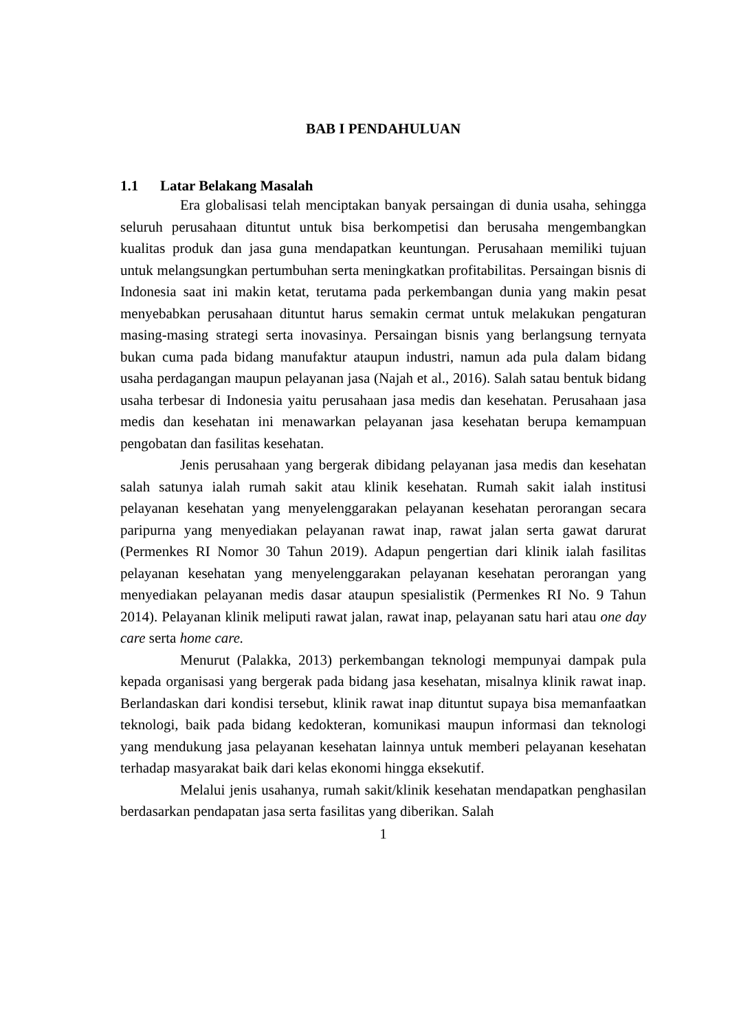BAB I PENDAHULUAN
1.1 Latar Belakang Masalah
Era globalisasi telah menciptakan banyak persaingan di dunia usaha, sehingga seluruh perusahaan dituntut untuk bisa berkompetisi dan berusaha mengembangkan kualitas produk dan jasa guna mendapatkan keuntungan. Perusahaan memiliki tujuan untuk melangsungkan pertumbuhan serta meningkatkan profitabilitas. Persaingan bisnis di Indonesia saat ini makin ketat, terutama pada perkembangan dunia yang makin pesat menyebabkan perusahaan dituntut harus semakin cermat untuk melakukan pengaturan masing-masing strategi serta inovasinya. Persaingan bisnis yang berlangsung ternyata bukan cuma pada bidang manufaktur ataupun industri, namun ada pula dalam bidang usaha perdagangan maupun pelayanan jasa (Najah et al., 2016). Salah satau bentuk bidang usaha terbesar di Indonesia yaitu perusahaan jasa medis dan kesehatan. Perusahaan jasa medis dan kesehatan ini menawarkan pelayanan jasa kesehatan berupa kemampuan pengobatan dan fasilitas kesehatan.
Jenis perusahaan yang bergerak dibidang pelayanan jasa medis dan kesehatan salah satunya ialah rumah sakit atau klinik kesehatan. Rumah sakit ialah institusi pelayanan kesehatan yang menyelenggarakan pelayanan kesehatan perorangan secara paripurna yang menyediakan pelayanan rawat inap, rawat jalan serta gawat darurat (Permenkes RI Nomor 30 Tahun 2019). Adapun pengertian dari klinik ialah fasilitas pelayanan kesehatan yang menyelenggarakan pelayanan kesehatan perorangan yang menyediakan pelayanan medis dasar ataupun spesialistik (Permenkes RI No. 9 Tahun 2014). Pelayanan klinik meliputi rawat jalan, rawat inap, pelayanan satu hari atau one day care serta home care.
Menurut (Palakka, 2013) perkembangan teknologi mempunyai dampak pula kepada organisasi yang bergerak pada bidang jasa kesehatan, misalnya klinik rawat inap. Berlandaskan dari kondisi tersebut, klinik rawat inap dituntut supaya bisa memanfaatkan teknologi, baik pada bidang kedokteran, komunikasi maupun informasi dan teknologi yang mendukung jasa pelayanan kesehatan lainnya untuk memberi pelayanan kesehatan terhadap masyarakat baik dari kelas ekonomi hingga eksekutif.
Melalui jenis usahanya, rumah sakit/klinik kesehatan mendapatkan penghasilan berdasarkan pendapatan jasa serta fasilitas yang diberikan. Salah
1